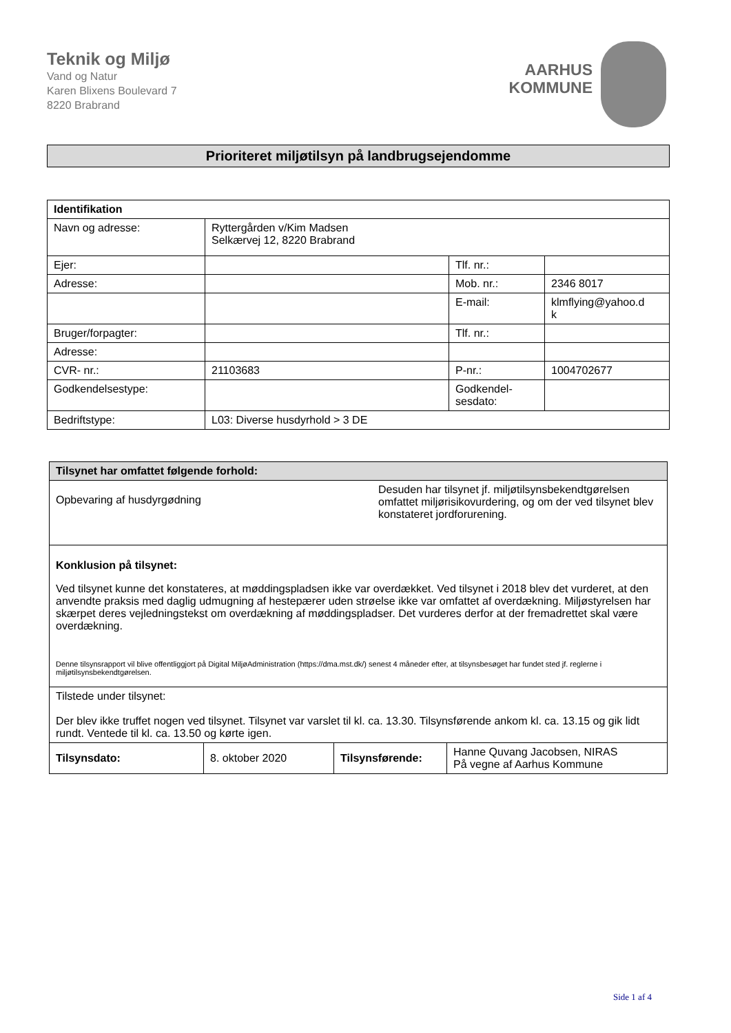Teknik og Miljø
Vand og Natur
Karen Blixens Boulevard 7
8220 Brabrand
AARHUS
KOMMUNE
Prioriteret miljøtilsyn på landbrugsejendomme
| Identifikation | | | |
| --- | --- | --- | --- |
| Navn og adresse: | Ryttergården v/Kim Madsen Selkærvej 12, 8220 Brabrand | | |
| Ejer: | | Tlf. nr.: | |
| Adresse: | | Mob. nr.: | 2346 8017 |
| | | E-mail: | klmflying@yahoo.d k |
| Bruger/forpagter: | | Tlf. nr.: | |
| Adresse: | | | |
| CVR- nr.: | 21103683 | P-nr.: | 1004702677 |
| Godkendelsestype: | | Godkendel- sesdato: | |
| Bedriftstype: | L03: Diverse husdyrhold > 3 DE | | |
| Tilsynet har omfattet følgende forhold: | | | |
| --- | --- | --- | --- |
| Opbevaring af husdyrgødning Desuden har tilsynet jf. miljøtilsynsbekendtgørelsen omfattet miljørisikovurdering, og om der ved tilsynet blev konstateret jordforurening. | | | |
| Konklusion på tilsynet: Ved tilsynet kunne det konstateres, at møddingspladsen ikke var overdækket. Ved tilsynet i 2018 blev det vurderet, at den anvendte praksis med daglig udmugning af hestepærer uden strøelse ikke var omfattet af overdækning. Miljøstyrelsen har skærpet deres vejledningstekst om overdækning af møddingspladser. Det vurderes derfor at der fremadrettet skal være overdækning. Denne tilsynsrapport vil blive offentliggjort på Digital MiljøAdministration (https://dma.mst.dk/) senest 4 måneder efter, at tilsynsbesøget har fundet sted jf. reglerne i miljøtilsynsbekendtgørelsen. | | | |
| Tilstede under tilsynet: Der blev ikke truffet nogen ved tilsynet. Tilsynet var varslet til kl. ca. 13.30. Tilsynsførende ankom kl. ca. 13.15 og gik lidt rundt. Ventede til kl. ca. 13.50 og kørte igen. | | | |
| Tilsynsdato: | 8. oktober 2020 | Tilsynsførende: | Hanne Quvang Jacobsen, NIRAS På vegne af Aarhus Kommune |
Side 1 af 4